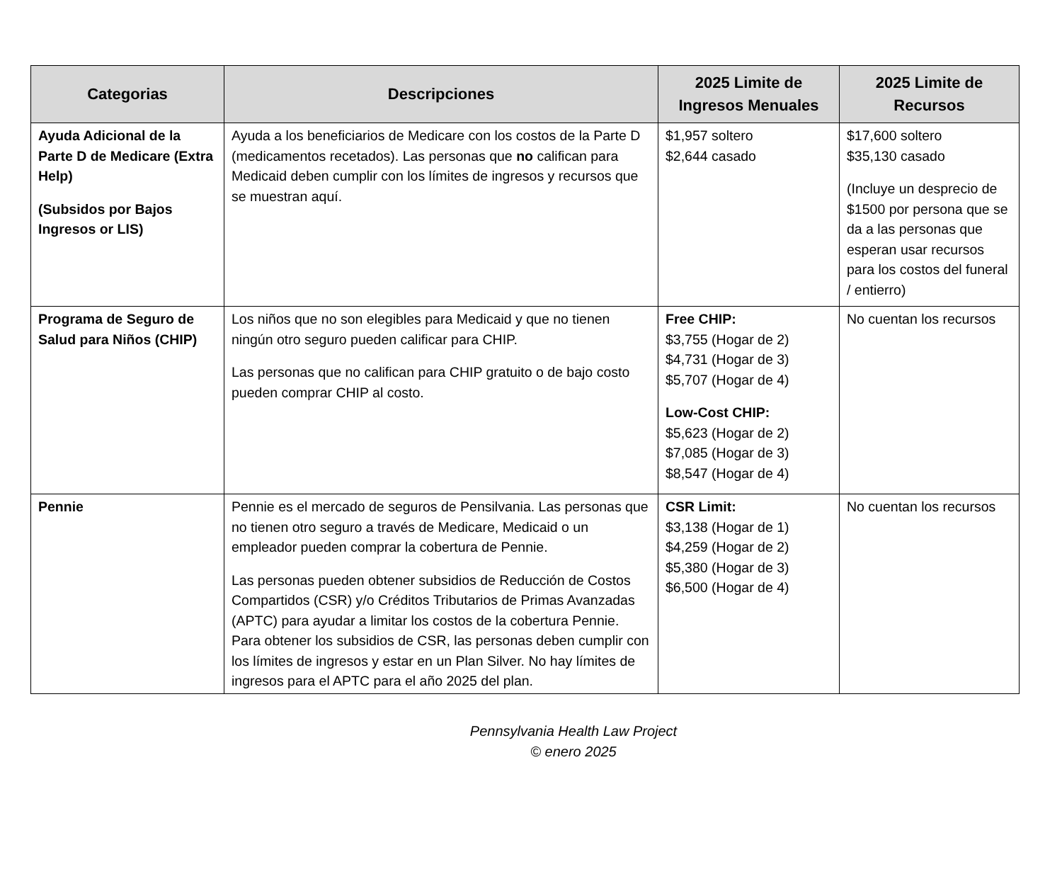| Categorias | Descripciones | 2025 Limite de Ingresos Menuales | 2025 Limite de Recursos |
| --- | --- | --- | --- |
| Ayuda Adicional de la Parte D de Medicare (Extra Help) (Subsidos por Bajos Ingresos or LIS) | Ayuda a los beneficiarios de Medicare con los costos de la Parte D (medicamentos recetados). Las personas que no califican para Medicaid deben cumplir con los límites de ingresos y recursos que se muestran aquí. | $1,957 soltero $2,644 casado | $17,600 soltero $35,130 casado (Incluye un desprecio de $1500 por persona que se da a las personas que esperan usar recursos para los costos del funeral / entierro) |
| Programa de Seguro de Salud para Niños (CHIP) | Los niños que no son elegibles para Medicaid y que no tienen ningún otro seguro pueden calificar para CHIP. Las personas que no califican para CHIP gratuito o de bajo costo pueden comprar CHIP al costo. | Free CHIP: $3,755 (Hogar de 2) $4,731 (Hogar de 3) $5,707 (Hogar de 4) Low-Cost CHIP: $5,623 (Hogar de 2) $7,085 (Hogar de 3) $8,547 (Hogar de 4) | No cuentan los recursos |
| Pennie | Pennie es el mercado de seguros de Pensilvania. Las personas que no tienen otro seguro a través de Medicare, Medicaid o un empleador pueden comprar la cobertura de Pennie. Las personas pueden obtener subsidios de Reducción de Costos Compartidos (CSR) y/o Créditos Tributarios de Primas Avanzadas (APTC) para ayudar a limitar los costos de la cobertura Pennie. Para obtener los subsidios de CSR, las personas deben cumplir con los límites de ingresos y estar en un Plan Silver. No hay límites de ingresos para el APTC para el año 2025 del plan. | CSR Limit: $3,138 (Hogar de 1) $4,259 (Hogar de 2) $5,380 (Hogar de 3) $6,500 (Hogar de 4) | No cuentan los recursos |
Pennsylvania Health Law Project
© enero 2025